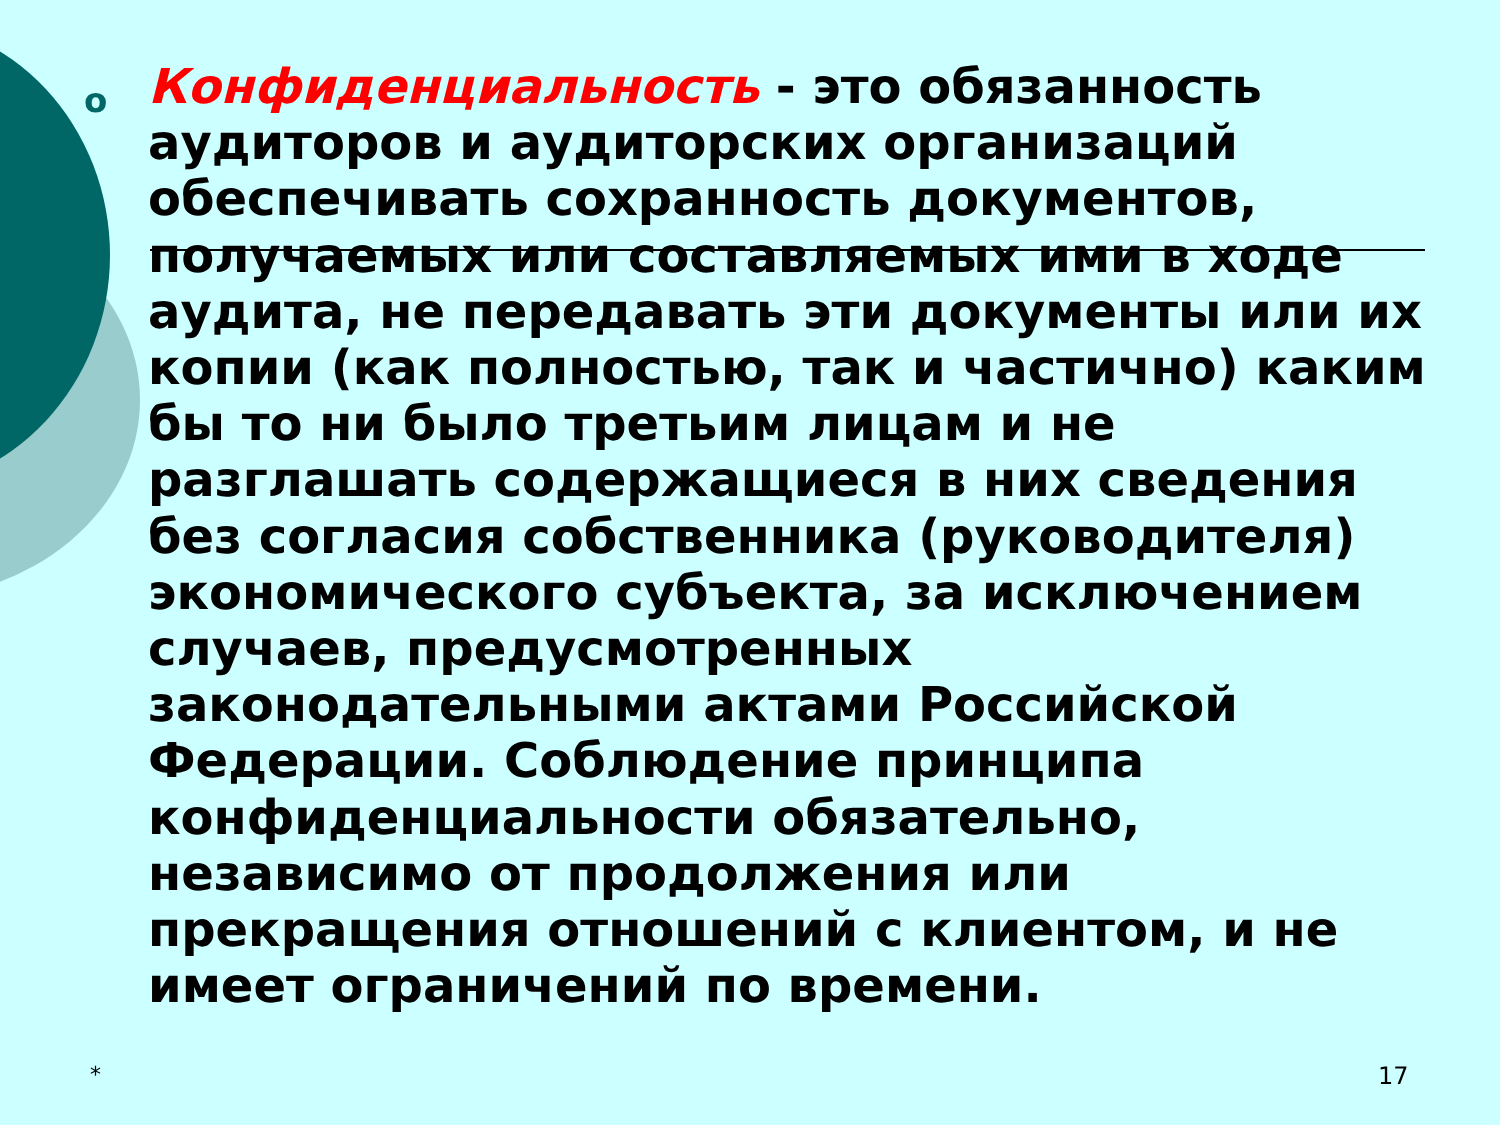o
Конфиденциальность - это обязанность аудиторов и аудиторских организаций обеспечивать сохранность документов, получаемых или составляемых ими в ходе аудита, не передавать эти документы или их копии (как полностью, так и частично) каким бы то ни было третьим лицам и не разглашать содержащиеся в них сведения без согласия собственника (руководителя) экономического субъекта, за исключением случаев, предусмотренных законодательными актами Российской Федерации. Соблюдение принципа конфиденциальности обязательно, независимо от продолжения или прекращения отношений с клиентом, и не имеет ограничений по времени.
* 17